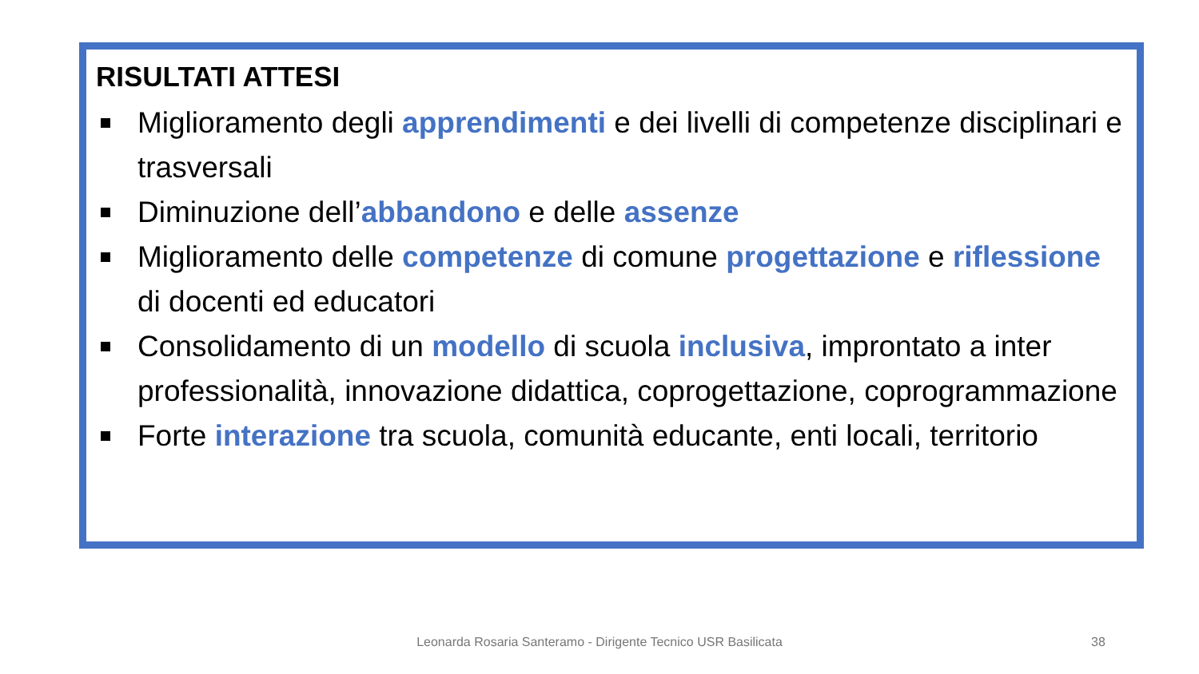RISULTATI ATTESI
Miglioramento degli apprendimenti e dei livelli di competenze disciplinari e trasversali
Diminuzione dell’abbandono e delle assenze
Miglioramento delle competenze di comune progettazione e riflessione di docenti ed educatori
Consolidamento di un modello di scuola inclusiva, improntato a inter professionalità, innovazione didattica, coprogettazione, coprogrammazione
Forte interazione tra scuola, comunità educante, enti locali, territorio
Leonarda Rosaria Santeramo - Dirigente Tecnico USR Basilicata 38